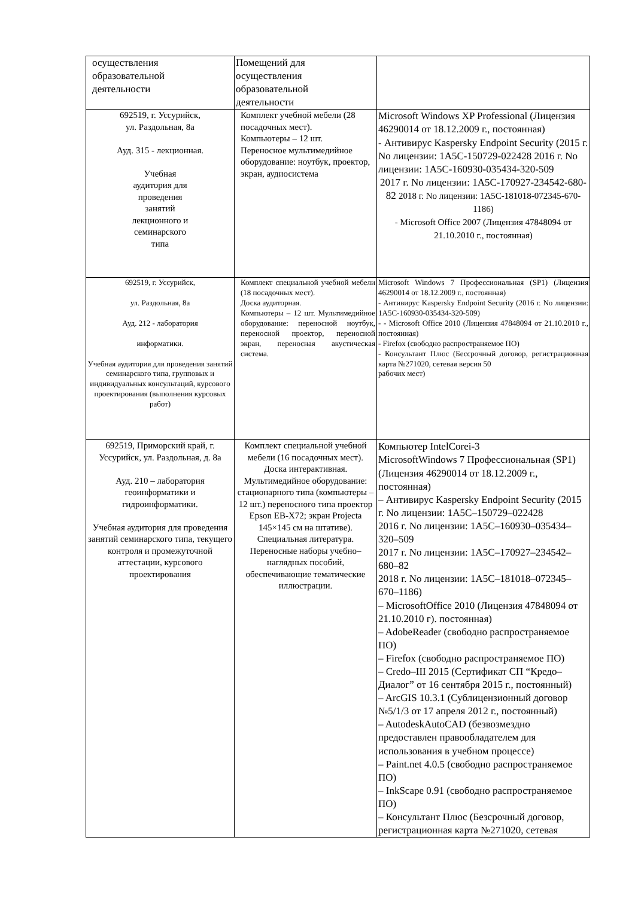| осуществления образовательной деятельности | Помещений для осуществления образовательной деятельности | |
| 692519, г. Уссурийск, ул. Раздольная, 8а Ауд. 315 - лекционная. Учебная аудитория для проведения занятий лекционного и семинарского типа | Комплект учебной мебели (28 посадочных мест). Компьютеры – 12 шт. Переносное мультимедийное оборудование: ноутбук, проектор, экран, аудиосистема | Microsoft Windows XP Professional (Лицензия 46290014 от 18.12.2009 г., постоянная) - Антивирус Kaspersky Endpoint Security (2015 г. No лицензии: 1A5C-150729-022428 2016 г. No лицензии: 1A5C-160930-035434-320-509 2017 г. No лицензии: 1A5C-170927-234542-680-82 2018 г. No лицензии: 1A5C-181018-072345-670-1186) - Microsoft Office 2007 (Лицензия 47848094 от 21.10.2010 г., постоянная) |
| 692519, г. Уссурийск, ул. Раздольная, 8а Ауд. 212 - лаборатория информатики. Учебная аудитория для проведения занятий семинарского типа, групповых и индивидуальных консультаций, курсового проектирования (выполнения курсовых работ) | Комплект специальной учебной мебели (18 посадочных мест). Доска аудиторная. Компьютеры – 12 шт. Мультимедийное оборудование: переносной ноутбук, переносной проектор, переносной экран, переносная акустическая система. | Microsoft Windows 7 Профессиональная (SP1) (Лицензия 46290014 от 18.12.2009 г., постоянная) - Антивирус Kaspersky Endpoint Security (2016 г. No лицензии: 1A5C-160930-035434-320-509) - - Microsoft Office 2010 (Лицензия 47848094 от 21.10.2010 г., постоянная) - Firefox (свободно распространяемое ПО) - Консультант Плюс (Бессрочный договор, регистрационная карта №271020, сетевая версия 50 рабочих мест) |
| 692519, Приморский край, г. Уссурийск, ул. Раздольная, д. 8а Ауд. 210 – лаборатория геоинформатики и гидроинформатики. Учебная аудитория для проведения занятий семинарского типа, текущего контроля и промежуточной аттестации, курсового проектирования | Комплект специальной учебной мебели (16 посадочных мест). Доска интерактивная. Мультимедийное оборудование: стационарного типа (компьютеры – 12 шт.) переносного типа проектор Epson EB-X72; экран Projecta 145×145 см на штативе). Специальная литература. Переносные наборы учебно–наглядных пособий, обеспечивающие тематические иллюстрации. | Компьютер IntelCorei-3 MicrosoftWindows 7 Профессиональная (SP1) (Лицензия 46290014 от 18.12.2009 г., постоянная) – Антивирус Kaspersky Endpoint Security (2015 г. No лицензии: 1A5C–150729–022428 2016 г. No лицензии: 1A5C–160930–035434–320–509 2017 г. No лицензии: 1A5C–170927–234542–680–82 2018 г. No лицензии: 1A5C–181018–072345–670–1186) – MicrosoftOffice 2010 (Лицензия 47848094 от 21.10.2010 г). постоянная) – AdobeReader (свободно распространяемое ПО) – Firefox (свободно распространяемое ПО) – Credo–III 2015 (Сертификат СП “Кредо–Диалог” от 16 сентября 2015 г., постоянный) – ArcGIS 10.3.1 (Сублицензионный договор №5/1/3 от 17 апреля 2012 г., постоянный) – AutodeskAutoCAD (безвозмездно предоставлен правообладателем для использования в учебном процессе) – Paint.net 4.0.5 (свободно распространяемое ПО) – InkScape 0.91 (свободно распространяемое ПО) – Консультант Плюс (Безсрочный договор, регистрационная карта №271020, сетевая |